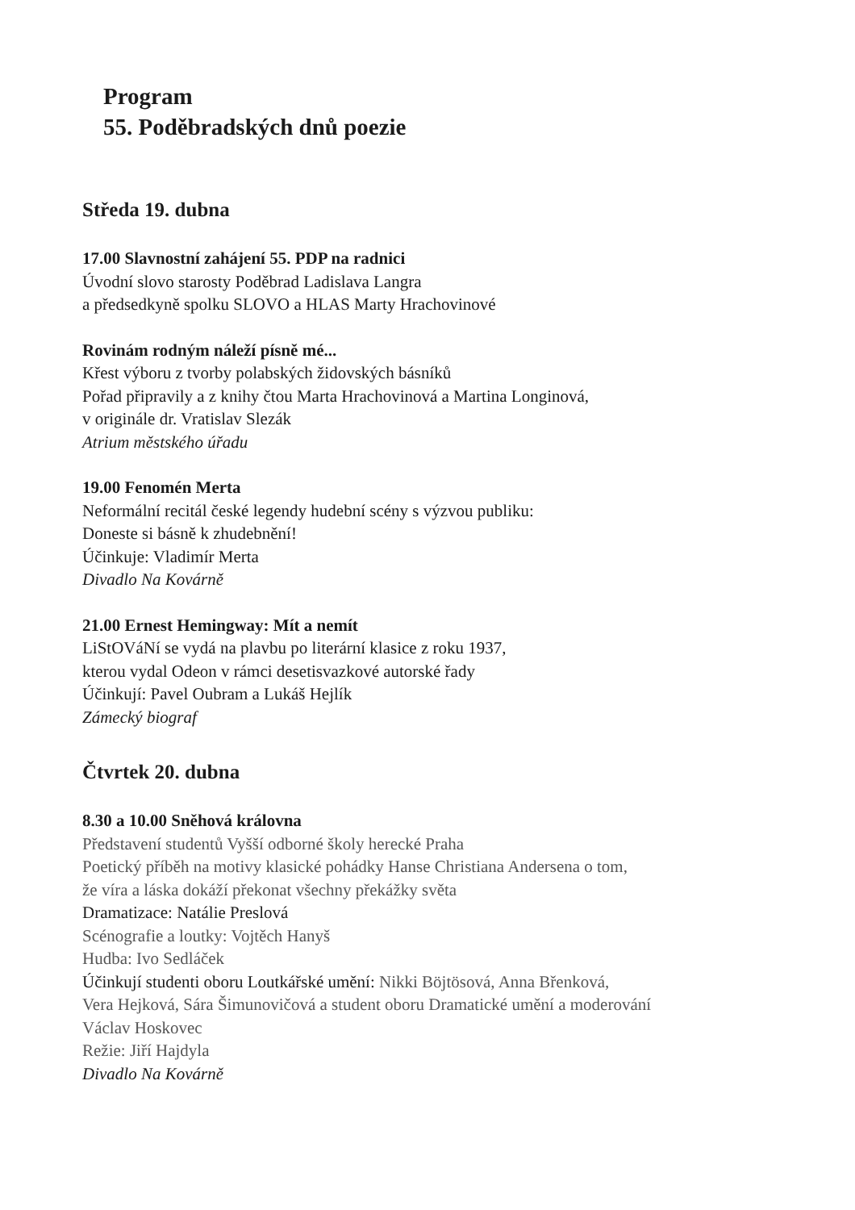Program
55. Poděbradských dnů poezie
Středa 19. dubna
17.00 Slavnostní zahájení 55. PDP na radnici
Úvodní slovo starosty Poděbrad Ladislava Langra
a předsedkyně spolku SLOVO a HLAS Marty Hrachovinové
Rovinám rodným náleží písně mé...
Křest výboru z tvorby polabských židovských básníků
Pořad připravily a z knihy čtou Marta Hrachovinová a Martina Longinová,
v originále dr. Vratislav Slezák
Atrium městského úřadu
19.00 Fenomén Merta
Neformální recitál české legendy hudební scény s výzvou publiku:
Doneste si básně k zhudebnění!
Účinkuje: Vladimír Merta
Divadlo Na Kovárně
21.00 Ernest Hemingway: Mít a nemít
LiStOVáNí se vydá na plavbu po literární klasice z roku 1937,
kterou vydal Odeon v rámci desetisvazkové autorské řady
Účinkují: Pavel Oubram a Lukáš Hejlík
Zámecký biograf
Čtvrtek 20. dubna
8.30 a 10.00 Sněhová královna
Představení studentů Vyšší odborné školy herecké Praha
Poetický příběh na motivy klasické pohádky Hanse Christiana Andersena o tom,
že víra a láska dokáží překonat všechny překážky světa
Dramatizace: Natálie Preslová
Scénografie a loutky: Vojtěch Hanyš
Hudba: Ivo Sedláček
Účinkují studenti oboru Loutkářské umění: Nikki Böjtösová, Anna Břenková,
Vera Hejková, Sára Šimunovičová a student oboru Dramatické umění a moderování
Václav Hoskovec
Režie: Jiří Hajdyla
Divadlo Na Kovárně